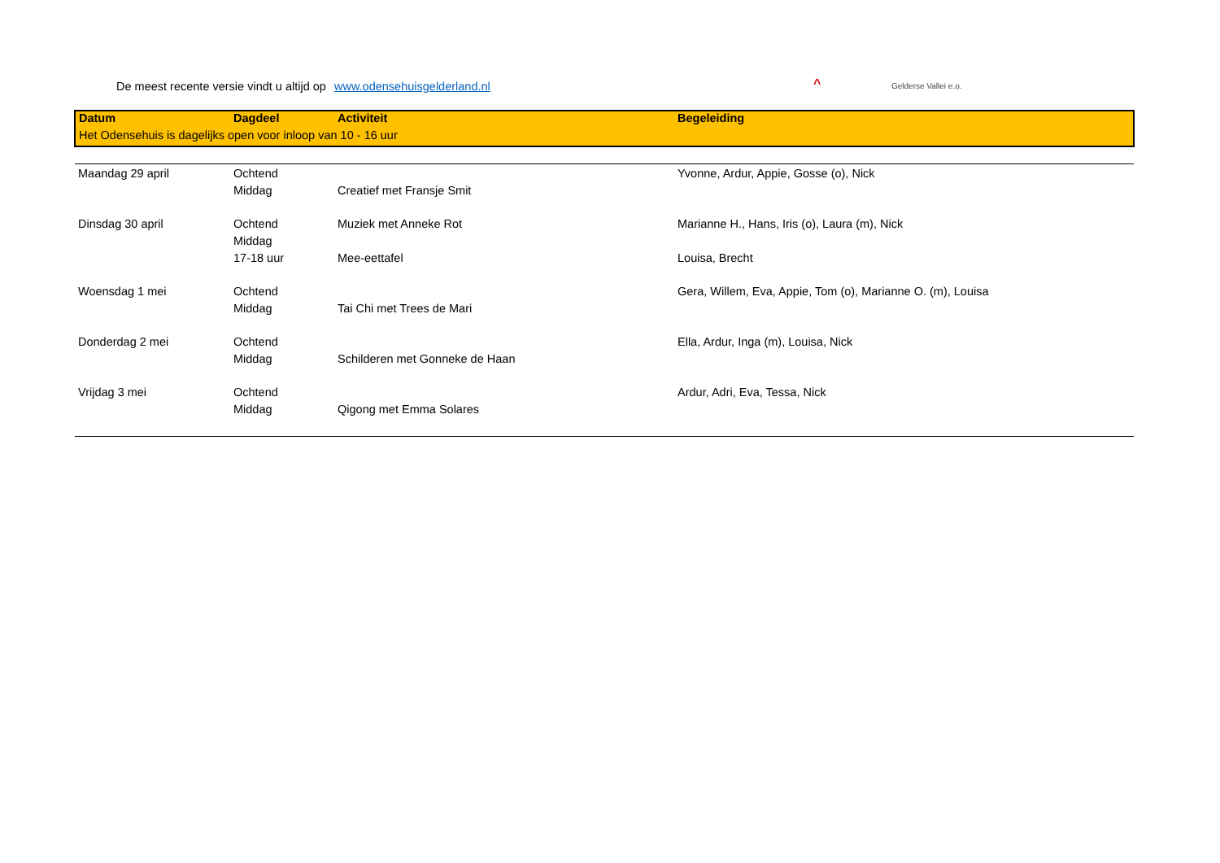De meest recente versie vindt u altijd op www.odensehuisgelderland.nl
^ Gelderse Vallei e.o.
| Datum | Dagdeel | Activiteit | Begeleiding |
| Het Odensehuis is dagelijks open voor inloop van 10 - 16 uur | | | |
| Maandag 29 april | Ochtend | | Yvonne, Ardur, Appie, Gosse (o), Nick |
| | Middag | Creatief met Fransje Smit | |
| Dinsdag 30 april | Ochtend | Muziek met Anneke Rot | Marianne H., Hans, Iris (o), Laura (m), Nick |
| | Middag | | |
| | 17-18 uur | Mee-eettafel | Louisa, Brecht |
| Woensdag 1 mei | Ochtend | | Gera, Willem, Eva, Appie, Tom (o), Marianne O. (m), Louisa |
| | Middag | Tai Chi met Trees de Mari | |
| Donderdag 2 mei | Ochtend | | Ella, Ardur, Inga (m), Louisa, Nick |
| | Middag | Schilderen met Gonneke de Haan | |
| Vrijdag 3 mei | Ochtend | | Ardur, Adri, Eva, Tessa, Nick |
| | Middag | Qigong met Emma Solares | |